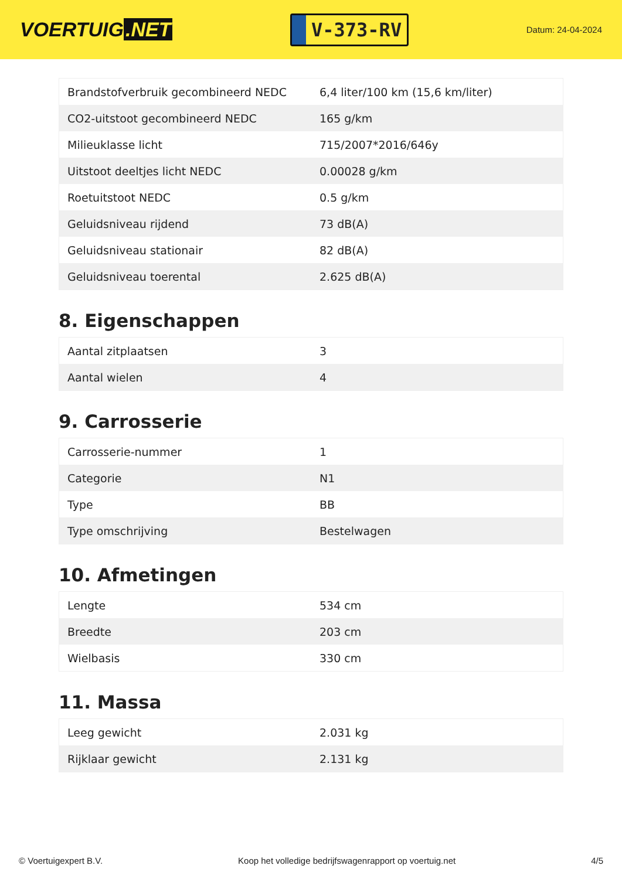VOERTUIG.NET
V-373-RV
Datum: 24-04-2024
| Brandstofverbruik gecombineerd NEDC | 6,4 liter/100 km (15,6 km/liter) |
| CO2-uitstoot gecombineerd NEDC | 165 g/km |
| Milieuklasse licht | 715/2007*2016/646y |
| Uitstoot deeltjes licht NEDC | 0.00028 g/km |
| Roetuitstoot NEDC | 0.5 g/km |
| Geluidsniveau rijdend | 73 dB(A) |
| Geluidsniveau stationair | 82 dB(A) |
| Geluidsniveau toerental | 2.625 dB(A) |
8. Eigenschappen
| Aantal zitplaatsen | 3 |
| Aantal wielen | 4 |
9. Carrosserie
| Carrosserie-nummer | 1 |
| Categorie | N1 |
| Type | BB |
| Type omschrijving | Bestelwagen |
10. Afmetingen
| Lengte | 534 cm |
| Breedte | 203 cm |
| Wielbasis | 330 cm |
11. Massa
| Leeg gewicht | 2.031 kg |
| Rijklaar gewicht | 2.131 kg |
© Voertuigexpert B.V. Koop het volledige bedrijfswagenrapport op voertuig.net 4/5